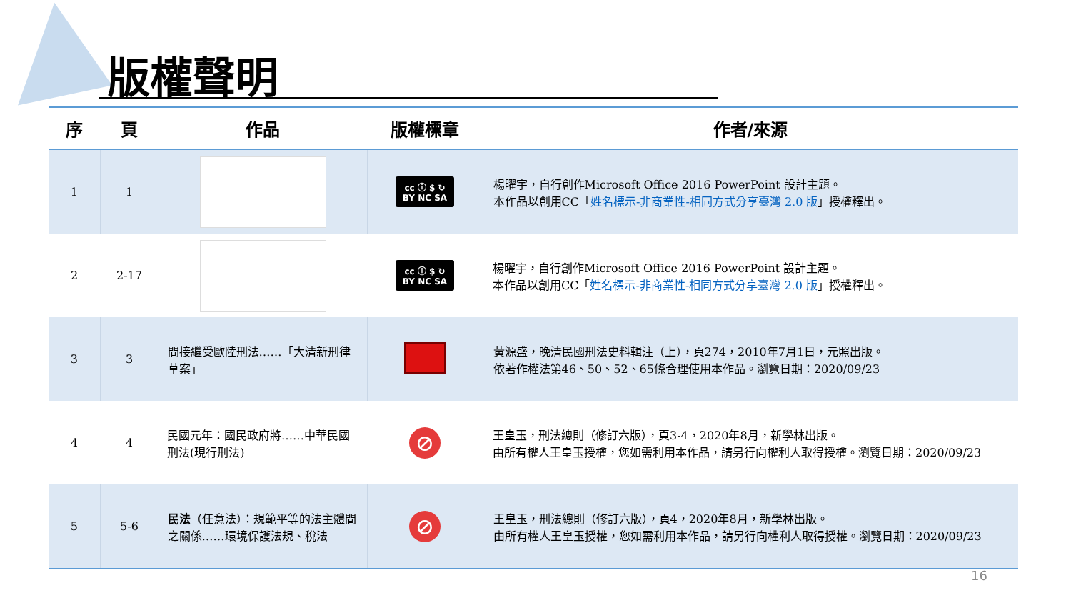版權聲明
| 序 | 頁 | 作品 | 版權標章 | 作者/來源 |
| --- | --- | --- | --- | --- |
| 1 | 1 | | cc ⓘ $ ↻ BY NC SA | 楊曜宇，自行創作Microsoft Office 2016 PowerPoint 設計主題。 本作品以創用CC「 姓名標示-非商業性-相同方式分享臺灣 2.0 版 」授權釋出。 |
| 2 | 2-17 | | cc ⓘ $ ↻ BY NC SA | 楊曜宇，自行創作Microsoft Office 2016 PowerPoint 設計主題。 本作品以創用CC「 姓名標示-非商業性-相同方式分享臺灣 2.0 版 」授權釋出。 |
| 3 | 3 | 間接繼受歐陸刑法……「大清新刑律草案」 | | 黃源盛，晚清民國刑法史料輯注（上），頁274，2010年7月1日，元照出版。 依著作權法第46、50、52、65條合理使用本作品。瀏覽日期：2020/09/23 |
| 4 | 4 | 民國元年：國民政府將……中華民國刑法(現行刑法) | ⊘ | 王皇玉，刑法總則（修訂六版），頁3-4，2020年8月，新學林出版。 由所有權人王皇玉授權，您如需利用本作品，請另行向權利人取得授權。瀏覽日期：2020/09/23 |
| 5 | 5-6 | 民法 （任意法）：規範平等的法主體間之關係……環境保護法規、稅法 | ⊘ | 王皇玉，刑法總則（修訂六版），頁4，2020年8月，新學林出版。 由所有權人王皇玉授權，您如需利用本作品，請另行向權利人取得授權。瀏覽日期：2020/09/23 |
16